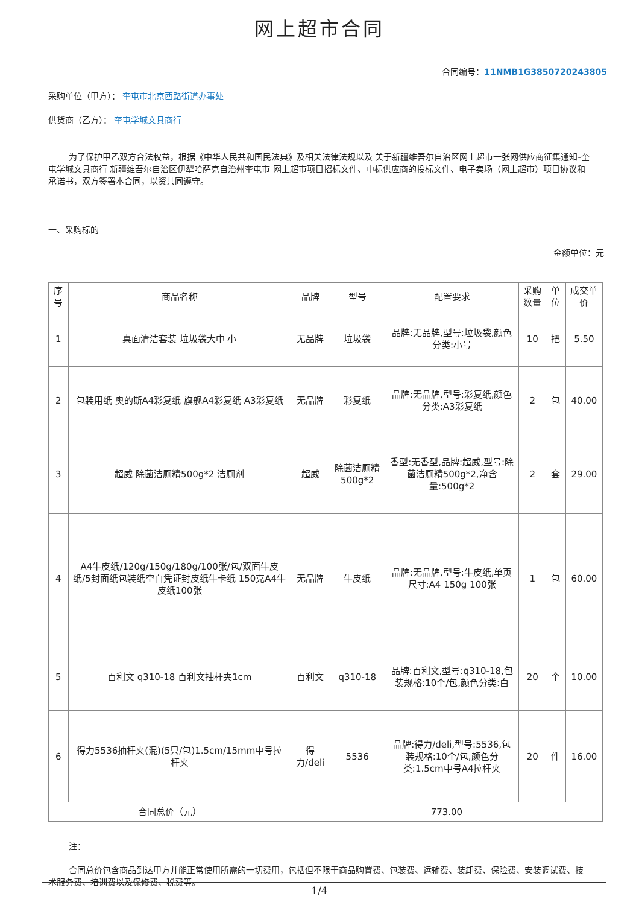网上超市合同
合同编号：11NMB1G3850720243805
采购单位（甲方）： 奎屯市北京西路街道办事处
供货商（乙方）： 奎屯学城文具商行
为了保护甲乙双方合法权益，根据《中华人民共和国民法典》及相关法律法规以及 关于新疆维吾尔自治区网上超市一张网供应商征集通知-奎屯学城文具商行 新疆维吾尔自治区伊犁哈萨克自治州奎屯市 网上超市项目招标文件、中标供应商的投标文件、电子卖场（网上超市）项目协议和承诺书，双方签署本合同，以资共同遵守。
一、采购标的
金额单位：元
| 序号 | 商品名称 | 品牌 | 型号 | 配置要求 | 采购数量 | 单位 | 成交单价 |
| --- | --- | --- | --- | --- | --- | --- | --- |
| 1 | 桌面清洁套装 垃圾袋大中 小 | 无品牌 | 垃圾袋 | 品牌:无品牌,型号:垃圾袋,颜色分类:小号 | 10 | 把 | 5.50 |
| 2 | 包装用纸 奥的斯A4彩复纸 旗舰A4彩复纸 A3彩复纸 | 无品牌 | 彩复纸 | 品牌:无品牌,型号:彩复纸,颜色分类:A3彩复纸 | 2 | 包 | 40.00 |
| 3 | 超威 除菌洁厕精500g*2 洁厕剂 | 超威 | 除菌洁厕精500g*2 | 香型:无香型,品牌:超威,型号:除菌洁厕精500g*2,净含量:500g*2 | 2 | 套 | 29.00 |
| 4 | A4牛皮纸/120g/150g/180g/100张/包/双面牛皮纸/5封面纸包装纸空白凭证封皮纸牛卡纸 150克A4牛皮纸100张 | 无品牌 | 牛皮纸 | 品牌:无品牌,型号:牛皮纸,单页尺寸:A4 150g 100张 | 1 | 包 | 60.00 |
| 5 | 百利文 q310-18 百利文抽杆夹1cm | 百利文 | q310-18 | 品牌:百利文,型号:q310-18,包装规格:10个/包,颜色分类:白 | 20 | 个 | 10.00 |
| 6 | 得力5536抽杆夹(混)(5只/包)1.5cm/15mm中号拉杆夹 | 得力/deli | 5536 | 品牌:得力/deli,型号:5536,包装规格:10个/包,颜色分类:1.5cm中号A4拉杆夹 | 20 | 件 | 16.00 |
| 合同总价（元） | | 773.00 | | | | | |
注：
合同总价包含商品到达甲方并能正常使用所需的一切费用，包括但不限于商品购置费、包装费、运输费、装卸费、保险费、安装调试费、技术服务费、培训费以及保修费、税费等。
1/4